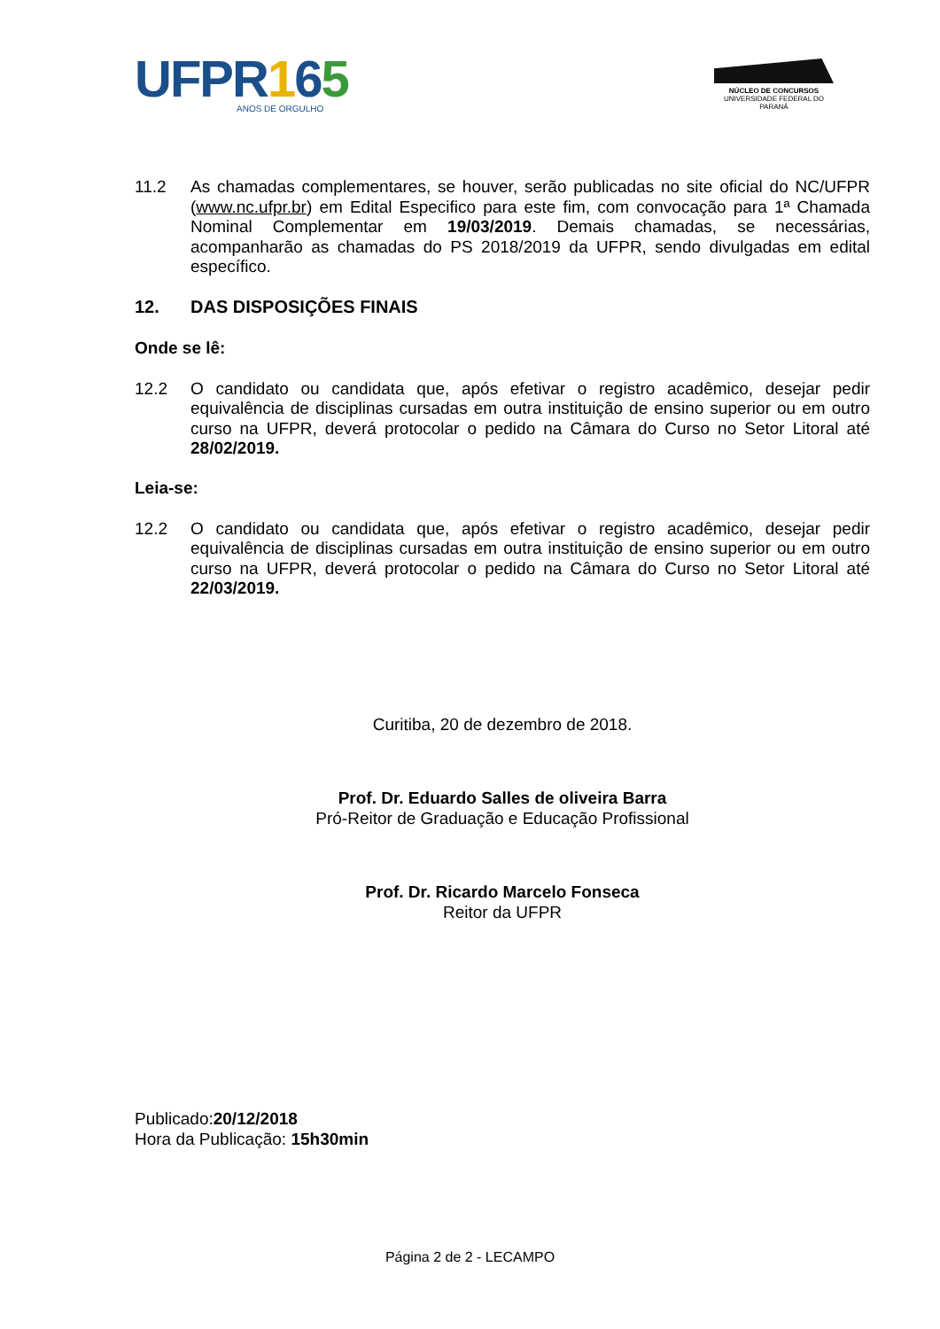UFPR165
ANOS DE ORGULHO
NÚCLEO DE CONCURSOS
UNIVERSIDADE FEDERAL DO PARANÁ
11.2 As chamadas complementares, se houver, serão publicadas no site oficial do NC/UFPR (www.nc.ufpr.br) em Edital Especifico para este fim, com convocação para 1ª Chamada Nominal Complementar em 19/03/2019. Demais chamadas, se necessárias, acompanharão as chamadas do PS 2018/2019 da UFPR, sendo divulgadas em edital específico.
12. DAS DISPOSIÇÕES FINAIS
Onde se lê:
12.2 O candidato ou candidata que, após efetivar o registro acadêmico, desejar pedir equivalência de disciplinas cursadas em outra instituição de ensino superior ou em outro curso na UFPR, deverá protocolar o pedido na Câmara do Curso no Setor Litoral até 28/02/2019.
Leia-se:
12.2 O candidato ou candidata que, após efetivar o registro acadêmico, desejar pedir equivalência de disciplinas cursadas em outra instituição de ensino superior ou em outro curso na UFPR, deverá protocolar o pedido na Câmara do Curso no Setor Litoral até 22/03/2019.
Curitiba, 20 de dezembro de 2018.
Prof. Dr. Eduardo Salles de oliveira Barra
Pró-Reitor de Graduação e Educação Profissional
Prof. Dr. Ricardo Marcelo Fonseca
Reitor da UFPR
Publicado:20/12/2018
Hora da Publicação: 15h30min
Página 2 de 2 - LECAMPO